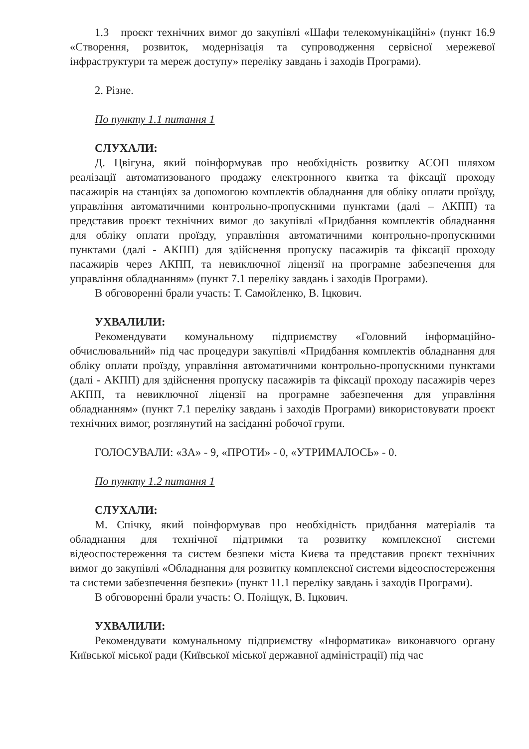1.3 проєкт технічних вимог до закупівлі «Шафи телекомунікаційні» (пункт 16.9 «Створення, розвиток, модернізація та супроводження сервісної мережевої інфраструктури та мереж доступу» переліку завдань і заходів Програми).
2. Різне.
По пункту 1.1 питання 1
СЛУХАЛИ:
Д. Цвігуна, який поінформував про необхідність розвитку АСОП шляхом реалізації автоматизованого продажу електронного квитка та фіксації проходу пасажирів на станціях за допомогою комплектів обладнання для обліку оплати проїзду, управління автоматичними контрольно-пропускними пунктами (далі – АКПП) та представив проєкт технічних вимог до закупівлі «Придбання комплектів обладнання для обліку оплати проїзду, управління автоматичними контрольно-пропускними пунктами (далі - АКПП) для здійснення пропуску пасажирів та фіксації проходу пасажирів через АКПП, та невиключної ліцензії на програмне забезпечення для управління обладнанням» (пункт 7.1 переліку завдань і заходів Програми).
В обговоренні брали участь: Т. Самойленко, В. Іцкович.
УХВАЛИЛИ:
Рекомендувати комунальному підприємству «Головний інформаційно-обчислювальний» під час процедури закупівлі «Придбання комплектів обладнання для обліку оплати проїзду, управління автоматичними контрольно-пропускними пунктами (далі - АКПП) для здійснення пропуску пасажирів та фіксації проходу пасажирів через АКПП, та невиключної ліцензії на програмне забезпечення для управління обладнанням» (пункт 7.1 переліку завдань і заходів Програми) використовувати проєкт технічних вимог, розглянутий на засіданні робочої групи.
ГОЛОСУВАЛИ: «ЗА» - 9, «ПРОТИ» - 0, «УТРИМАЛОСЬ» - 0.
По пункту 1.2 питання 1
СЛУХАЛИ:
М. Спічку, який поінформував про необхідність придбання матеріалів та обладнання для технічної підтримки та розвитку комплексної системи відеоспостереження та систем безпеки міста Києва та представив проєкт технічних вимог до закупівлі «Обладнання для розвитку комплексної системи відеоспостереження та системи забезпечення безпеки» (пункт 11.1 переліку завдань і заходів Програми).
В обговоренні брали участь: О. Поліщук, В. Іцкович.
УХВАЛИЛИ:
Рекомендувати комунальному підприємству «Інформатика» виконавчого органу Київської міської ради (Київської міської державної адміністрації) під час